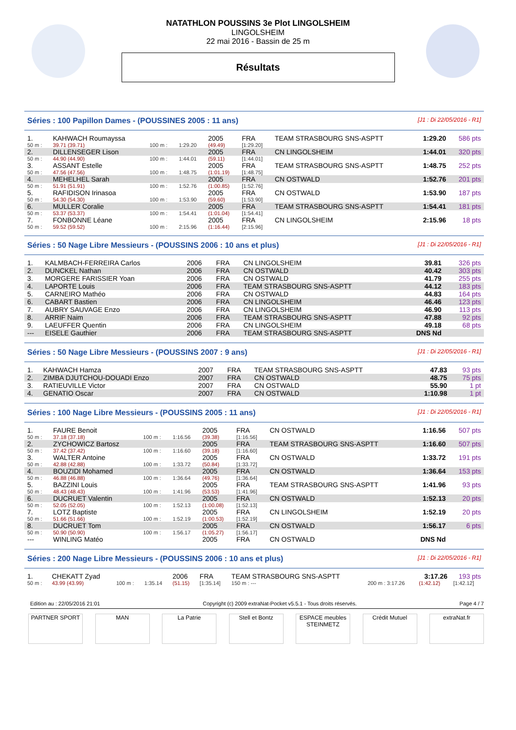NATATHLON POUSSINS 3e Plot LINGOLSHEIM
LINGOLSHEIM
22 mai 2016 - Bassin de 25 m
Résultats
Séries : 100 Papillon Dames - (POUSSINES 2005 : 11 ans) [J1 : Di 22/05/2016 - R1]
| 1. | KAHWACH Roumayssa | | | 2005 | FRA | TEAM STRASBOURG SNS-ASPTT | 1:29.20 | 586 pts |
| 50 m : | 39.71 (39.71) | 100 m : | 1:29.20 | (49.49) | [1:29.20] | | | |
| 2. | DILLENSEGER Lison | | | 2005 | FRA | CN LINGOLSHEIM | 1:44.01 | 320 pts |
| 50 m : | 44.90 (44.90) | 100 m : | 1:44.01 | (59.11) | [1:44.01] | | | |
| 3. | ASSANT Estelle | | | 2005 | FRA | TEAM STRASBOURG SNS-ASPTT | 1:48.75 | 252 pts |
| 50 m : | 47.56 (47.56) | 100 m : | 1:48.75 | (1:01.19) | [1:48.75] | | | |
| 4. | MEHELHEL Sarah | | | 2005 | FRA | CN OSTWALD | 1:52.76 | 201 pts |
| 50 m : | 51.91 (51.91) | 100 m : | 1:52.76 | (1:00.85) | [1:52.76] | | | |
| 5. | RAFIDISON Irinasoa | | | 2005 | FRA | CN OSTWALD | 1:53.90 | 187 pts |
| 50 m : | 54.30 (54.30) | 100 m : | 1:53.90 | (59.60) | [1:53.90] | | | |
| 6. | MULLER Coralie | | | 2005 | FRA | TEAM STRASBOURG SNS-ASPTT | 1:54.41 | 181 pts |
| 50 m : | 53.37 (53.37) | 100 m : | 1:54.41 | (1:01.04) | [1:54.41] | | | |
| 7. | FONBONNE Léane | | | 2005 | FRA | CN LINGOLSHEIM | 2:15.96 | 18 pts |
| 50 m : | 59.52 (59.52) | 100 m : | 2:15.96 | (1:16.44) | [2:15.96] | | | |
Séries : 50 Nage Libre Messieurs - (POUSSINS 2006 : 10 ans et plus) [J1 : Di 22/05/2016 - R1]
| 1. | KALMBACH-FERREIRA Carlos | 2006 | FRA | CN LINGOLSHEIM | 39.81 | 326 pts |
| 2. | DUNCKEL Nathan | 2006 | FRA | CN OSTWALD | 40.42 | 303 pts |
| 3. | MORGERE FARISSIER Yoan | 2006 | FRA | CN OSTWALD | 41.79 | 255 pts |
| 4. | LAPORTE Louis | 2006 | FRA | TEAM STRASBOURG SNS-ASPTT | 44.12 | 183 pts |
| 5. | CARNEIRO Mathéo | 2006 | FRA | CN OSTWALD | 44.83 | 164 pts |
| 6. | CABART Bastien | 2006 | FRA | CN LINGOLSHEIM | 46.46 | 123 pts |
| 7. | AUBRY SAUVAGE Enzo | 2006 | FRA | CN LINGOLSHEIM | 46.90 | 113 pts |
| 8. | ARRIF Naim | 2006 | FRA | TEAM STRASBOURG SNS-ASPTT | 47.88 | 92 pts |
| 9. | LAEUFFER Quentin | 2006 | FRA | CN LINGOLSHEIM | 49.18 | 68 pts |
| --- | EISELE Gauthier | 2006 | FRA | TEAM STRASBOURG SNS-ASPTT | DNS Nd | |
Séries : 50 Nage Libre Messieurs - (POUSSINS 2007 : 9 ans) [J1 : Di 22/05/2016 - R1]
| 1. | KAHWACH Hamza | 2007 | FRA | TEAM STRASBOURG SNS-ASPTT | 47.83 | 93 pts |
| 2. | ZIMBA DJUTCHOU-DOUADI Enzo | 2007 | FRA | CN OSTWALD | 48.75 | 75 pts |
| 3. | RATIEUVILLE Victor | 2007 | FRA | CN OSTWALD | 55.90 | 1 pt |
| 4. | GENATIO Oscar | 2007 | FRA | CN OSTWALD | 1:10.98 | 1 pt |
Séries : 100 Nage Libre Messieurs - (POUSSINS 2005 : 11 ans) [J1 : Di 22/05/2016 - R1]
| 1. | FAURE Benoit | | | 2005 | FRA | CN OSTWALD | 1:16.56 | 507 pts |
| 50 m : | 37.18 (37.18) | 100 m : | 1:16.56 | (39.38) | [1:16.56] | | | |
| 2. | ZYCHOWICZ Bartosz | | | 2005 | FRA | TEAM STRASBOURG SNS-ASPTT | 1:16.60 | 507 pts |
| 50 m : | 37.42 (37.42) | 100 m : | 1:16.60 | (39.18) | [1:16.60] | | | |
| 3. | WALTER Antoine | | | 2005 | FRA | CN OSTWALD | 1:33.72 | 191 pts |
| 50 m : | 42.88 (42.88) | 100 m : | 1:33.72 | (50.84) | [1:33.72] | | | |
| 4. | BOUZIDI Mohamed | | | 2005 | FRA | CN OSTWALD | 1:36.64 | 153 pts |
| 50 m : | 46.88 (46.88) | 100 m : | 1:36.64 | (49.76) | [1:36.64] | | | |
| 5. | BAZZINI Louis | | | 2005 | FRA | TEAM STRASBOURG SNS-ASPTT | 1:41.96 | 93 pts |
| 50 m : | 48.43 (48.43) | 100 m : | 1:41.96 | (53.53) | [1:41.96] | | | |
| 6. | DUCRUET Valentin | | | 2005 | FRA | CN OSTWALD | 1:52.13 | 20 pts |
| 50 m : | 52.05 (52.05) | 100 m : | 1:52.13 | (1:00.08) | [1:52.13] | | | |
| 7. | LOTZ Baptiste | | | 2005 | FRA | CN LINGOLSHEIM | 1:52.19 | 20 pts |
| 50 m : | 51.66 (51.66) | 100 m : | 1:52.19 | (1:00.53) | [1:52.19] | | | |
| 8. | DUCRUET Tom | | | 2005 | FRA | CN OSTWALD | 1:56.17 | 6 pts |
| 50 m : | 50.90 (50.90) | 100 m : | 1:56.17 | (1:05.27) | [1:56.17] | | | |
| --- | WINLING Matéo | | | 2005 | FRA | CN OSTWALD | DNS Nd | |
Séries : 200 Nage Libre Messieurs - (POUSSINS 2006 : 10 ans et plus) [J1 : Di 22/05/2016 - R1]
| 1. | CHEKATT Zyad | | | 2006 | FRA | TEAM STRASBOURG SNS-ASPTT | | 3:17.26 | 193 pts |
| 50 m : | 43.99 (43.99) | 100 m : | 1:35.14 | (51.15) | [1:35.14] | 150 m : --- | 200 m : 3:17.26 | (1:42.12) | [1:42.12] |
Edition au : 22/05/2016 21:01 Copyright (c) 2009 extraNat-Pocket v5.5.1 - Tous droits réservés. Page 4 / 7
PARTNER SPORT MAN La Patrie Stell et Bontz ESPACE meubles STEINMETZ
Crédit Mutuel extraNat.fr